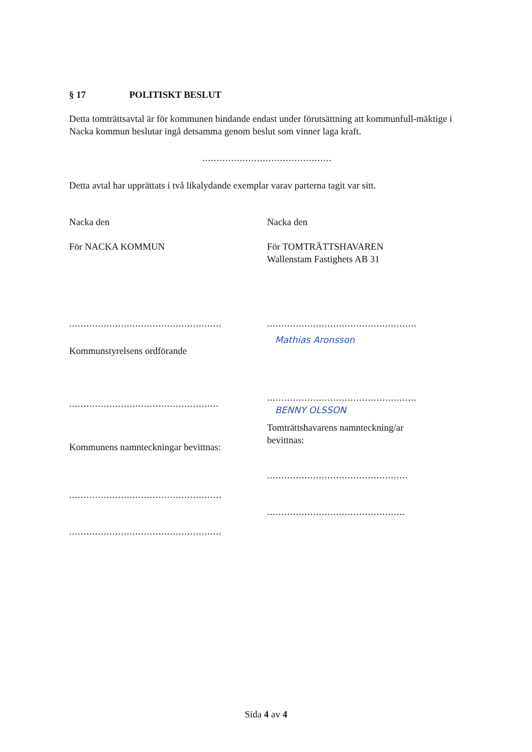§ 17 POLITISKT BESLUT
Detta tomträttsavtal är för kommunen bindande endast under förutsättning att kommunfull-mäktige i Nacka kommun beslutar ingå detsamma genom beslut som vinner laga kraft.
.............................................
Detta avtal har upprättats i två likalydande exemplar varav parterna tagit var sitt.
Nacka den
För NACKA KOMMUN
.....................................................
Kommunstyrelsens ordförande
....................................................
Kommunens namnteckningar bevittnas:
.....................................................
.....................................................
Nacka den
För TOMTRÄTTSHAVAREN
Wallenstam Fastighets AB 31
....................................................
Mathias Aronsson
....................................................
BENNY OLSSON
Tomträttshavarens namnteckning/ar
bevittnas:
.................................................
................................................
Sida 4 av 4